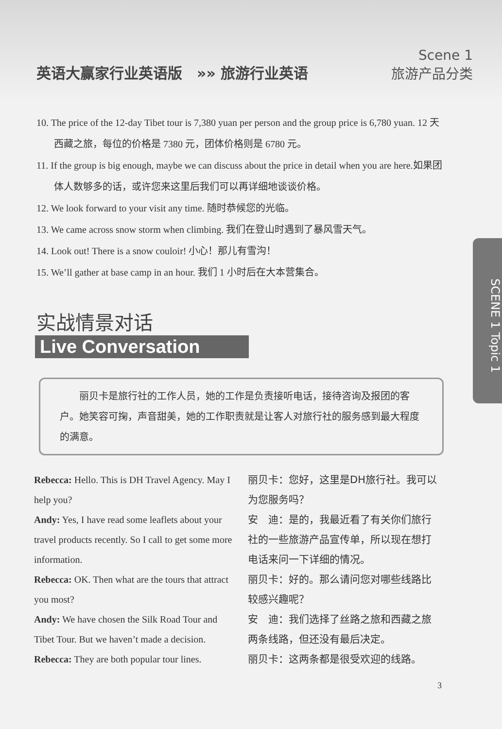英语大赢家行业英语版 »» 旅游行业英语 Scene 1
旅游产品分类
10. The price of the 12-day Tibet tour is 7,380 yuan per person and the group price is 6,780 yuan. 12 天西藏之旅，每位的价格是 7380 元，团体价格则是 6780 元。
11. If the group is big enough, maybe we can discuss about the price in detail when you are here.如果团体人数够多的话，或许您来这里后我们可以再详细地谈谈价格。
12. We look forward to your visit any time. 随时恭候您的光临。
13. We came across snow storm when climbing. 我们在登山时遇到了暴风雪天气。
14. Look out! There is a snow couloir! 小心！那儿有雪沟！
15. We’ll gather at base camp in an hour. 我们 1 小时后在大本营集合。
实战情景对话
Live Conversation
丽贝卡是旅行社的工作人员，她的工作是负责接听电话，接待咨询及报团的客户。她笑容可掬，声音甜美，她的工作职责就是让客人对旅行社的服务感到最大程度的满意。
Rebecca: Hello. This is DH Travel Agency. May I help you?
丽贝卡：您好，这里是DH旅行社。我可以为您服务吗？
Andy: Yes, I have read some leaflets about your travel products recently. So I call to get some more information.
安　迪：是的，我最近看了有关你们旅行社的一些旅游产品宣传单，所以现在想打电话来问一下详细的情况。
Rebecca: OK. Then what are the tours that attract you most?
丽贝卡：好的。那么请问您对哪些线路比较感兴趣呢？
Andy: We have chosen the Silk Road Tour and Tibet Tour. But we haven’t made a decision.
安　迪：我们选择了丝路之旅和西藏之旅两条线路，但还没有最后决定。
Rebecca: They are both popular tour lines.
丽贝卡：这两条都是很受欢迎的线路。
SCENE 1 Topic 1
3